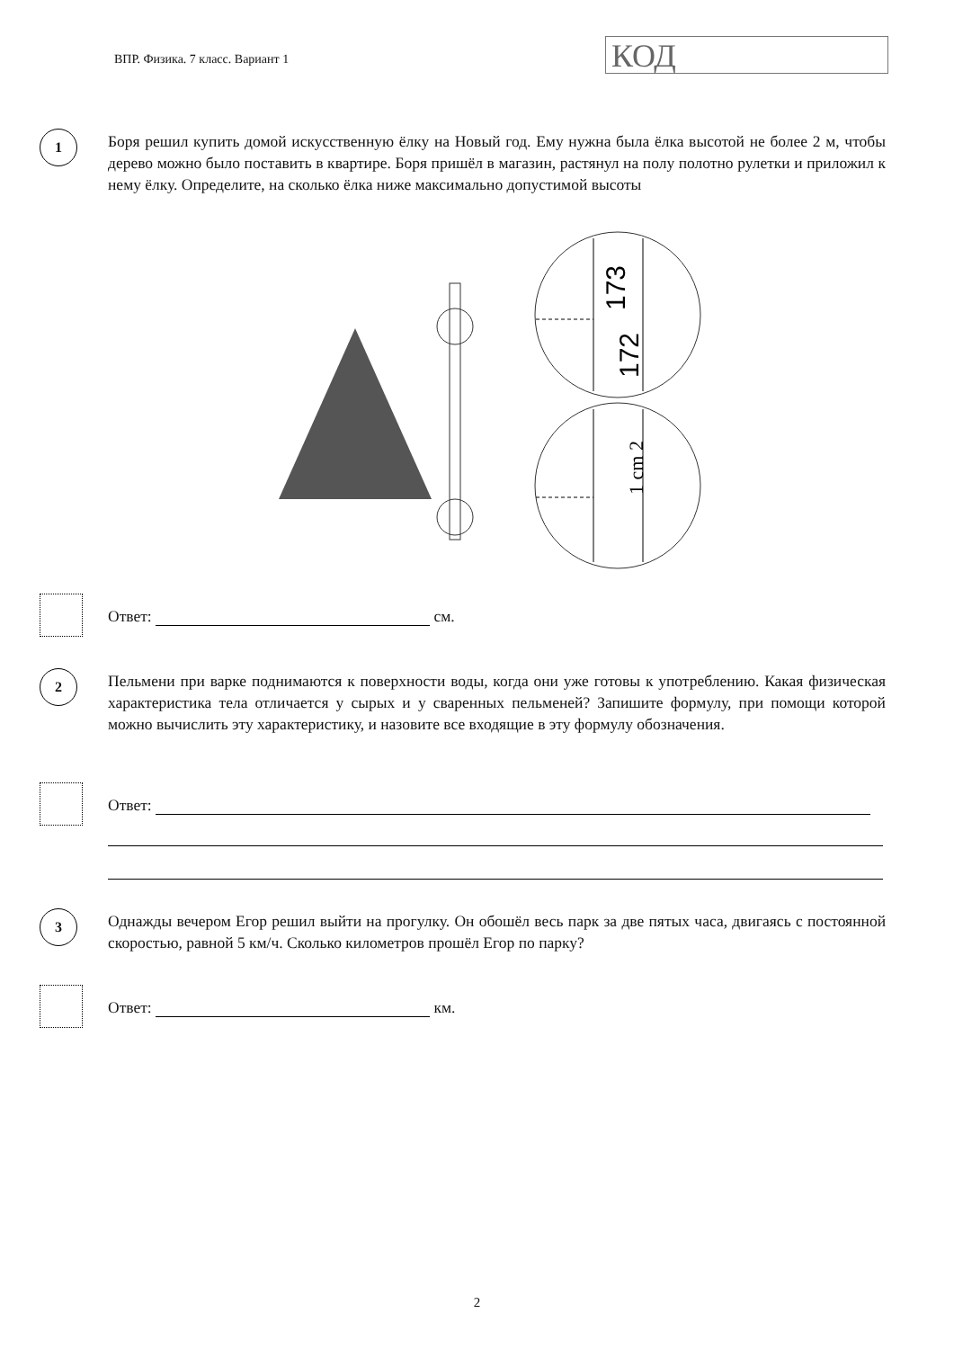ВПР. Физика. 7 класс. Вариант 1
КОД
1
Боря решил купить домой искусственную ёлку на Новый год. Ему нужна была ёлка высотой не более 2 м, чтобы дерево можно было поставить в квартире. Боря пришёл в магазин, растянул на полу полотно рулетки и приложил к нему ёлку. Определите, на сколько ёлка ниже максимально допустимой высоты
173
172
1 cm 2
Ответ: см.
2
Пельмени при варке поднимаются к поверхности воды, когда они уже готовы к употреблению. Какая физическая характеристика тела отличается у сырых и у сваренных пельменей? Запишите формулу, при помощи которой можно вычислить эту характеристику, и назовите все входящие в эту формулу обозначения.
Ответ:
3
Однажды вечером Егор решил выйти на прогулку. Он обошёл весь парк за две пятых часа, двигаясь с постоянной скоростью, равной 5 км/ч. Сколько километров прошёл Егор по парку?
Ответ: км.
2